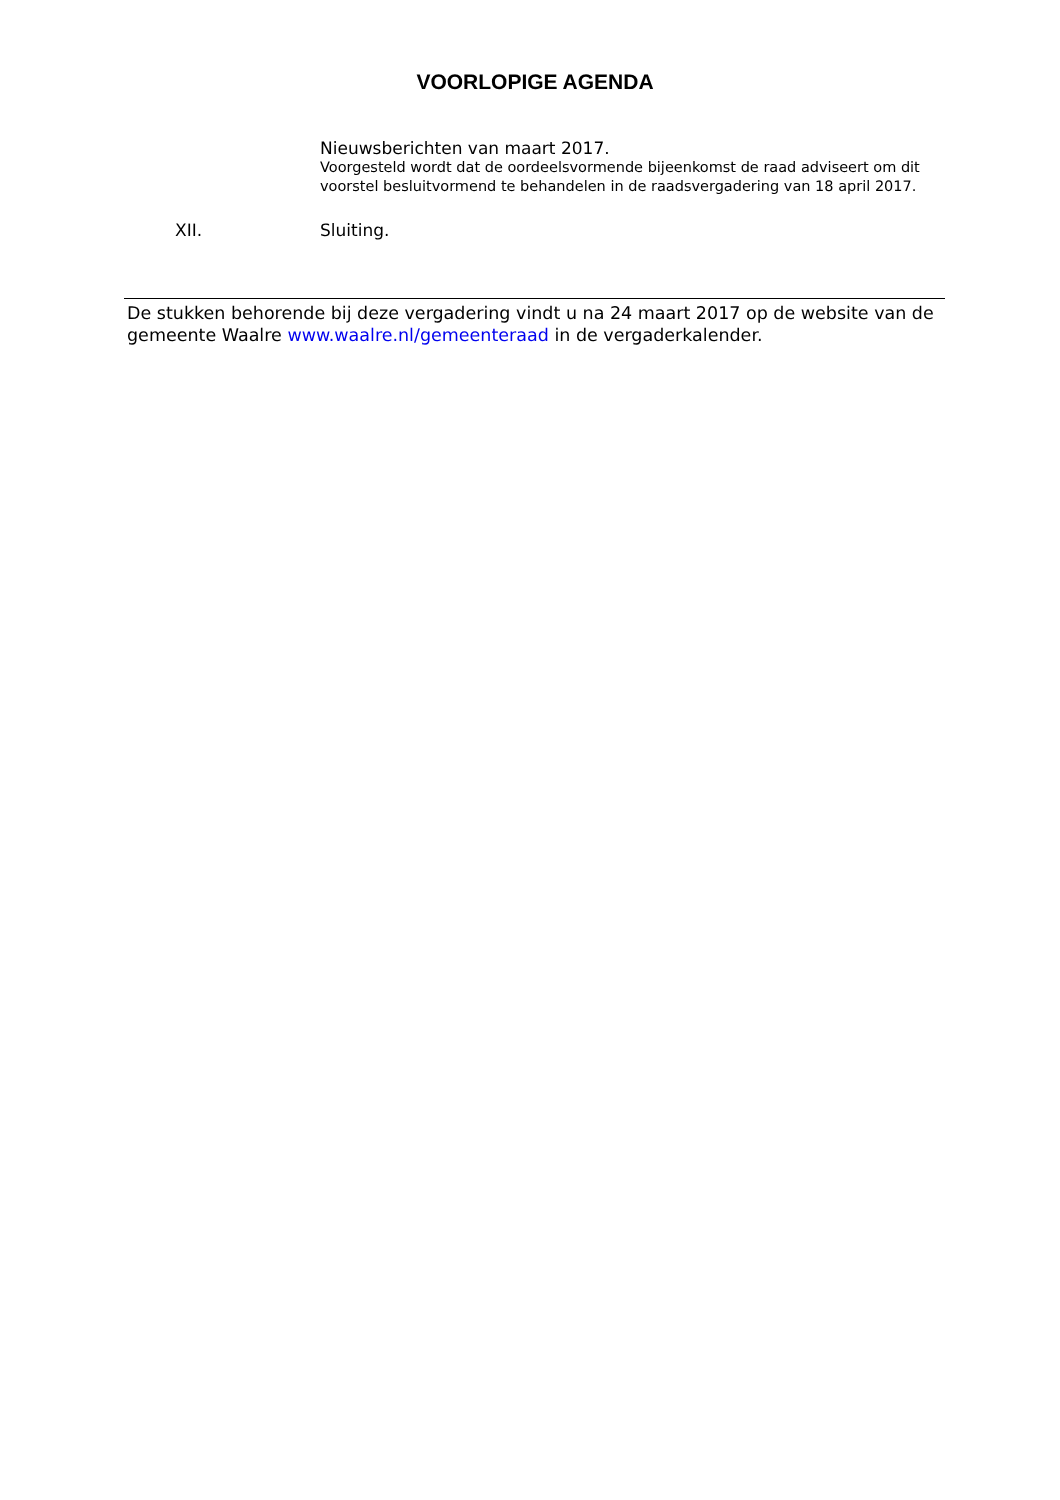VOORLOPIGE AGENDA
Nieuwsberichten van maart 2017.
Voorgesteld wordt dat de oordeelsvormende bijeenkomst de raad adviseert om dit voorstel besluitvormend te behandelen in de raadsvergadering van 18 april 2017.
XII. Sluiting.
De stukken behorende bij deze vergadering vindt u na 24 maart 2017 op de website van de gemeente Waalre www.waalre.nl/gemeenteraad in de vergaderkalender.